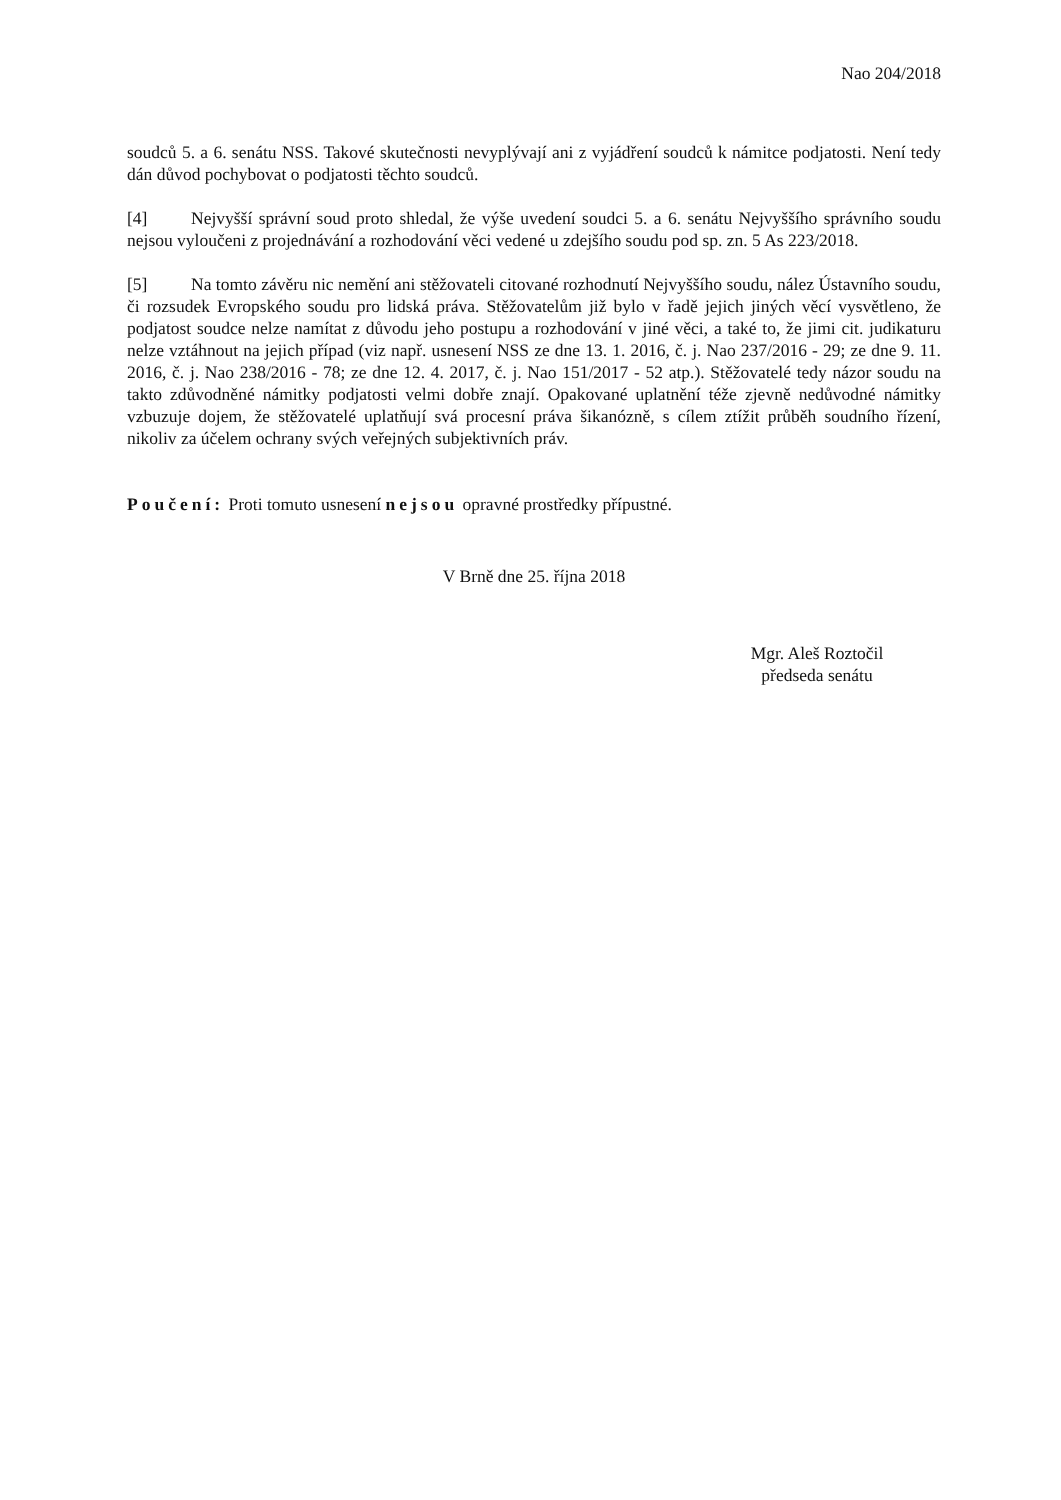Nao 204/2018
soudců 5. a 6. senátu NSS. Takové skutečnosti nevyplývají ani z vyjádření soudců k námitce podjatosti. Není tedy dán důvod pochybovat o podjatosti těchto soudců.
[4] Nejvyšší správní soud proto shledal, že výše uvedení soudci 5. a 6. senátu Nejvyššího správního soudu nejsou vyloučeni z projednávání a rozhodování věci vedené u zdejšího soudu pod sp. zn. 5 As 223/2018.
[5] Na tomto závěru nic nemění ani stěžovateli citované rozhodnutí Nejvyššího soudu, nález Ústavního soudu, či rozsudek Evropského soudu pro lidská práva. Stěžovatelům již bylo v řadě jejich jiných věcí vysvětleno, že podjatost soudce nelze namítat z důvodu jeho postupu a rozhodování v jiné věci, a také to, že jimi cit. judikaturu nelze vztáhnout na jejich případ (viz např. usnesení NSS ze dne 13. 1. 2016, č. j. Nao 237/2016 - 29; ze dne 9. 11. 2016, č. j. Nao 238/2016 - 78; ze dne 12. 4. 2017, č. j. Nao 151/2017 - 52 atp.). Stěžovatelé tedy názor soudu na takto zdůvodněné námitky podjatosti velmi dobře znají. Opakované uplatnění téže zjevně nedůvodné námitky vzbuzuje dojem, že stěžovatelé uplatňují svá procesní práva šikanózně, s cílem ztížit průběh soudního řízení, nikoliv za účelem ochrany svých veřejných subjektivních práv.
Poučení: Proti tomuto usnesení nejsou opravné prostředky přípustné.
V Brně dne 25. října 2018
Mgr. Aleš Roztočil
předseda senátu